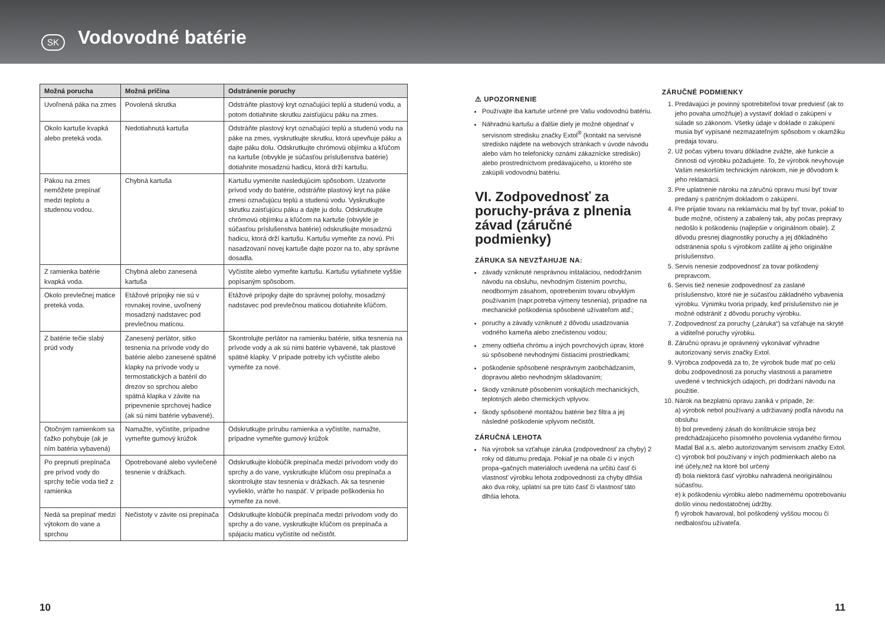SK
Vodovodné batérie
| Možná porucha | Možná príčina | Odstránenie poruchy |
| --- | --- | --- |
| Uvoľnená páka na zmes | Povolená skrutka | Odstráňte plastový kryt označujúci teplú a studenú vodu, a potom dotiahnite skrutku zaisťujúcu páku na zmes. |
| Okolo kartuše kvapká alebo preteká voda. | Nedotiahnutá kartuša | Odstráňte plastový kryt označujúci teplú a studenú vodu na páke na zmes, vyskrutkujte skrutku, ktorá upevňuje páku a dajte páku dolu. Odskrutkujte chrómovú objímku a kľúčom na kartuše (obvykle je súčasťou príslušenstva batérie) dotiahnite mosadznú hadicu, ktorá drží kartušu. |
| Pákou na zmes nemôžete prepínať medzi teplotu a studenou vodou. | Chybná kartuša | Kartušu vymeníte nasledujúcim spôsobom. Uzatvorte prívod vody do batérie, odstráňte plastový kryt na páke zmesi označujúcu teplú a studenú vodu. Vyskrutkujte skrutku zaisťujúcu páku a dajte ju dolu. Odskrutkujte chrómovú objímku a kľúčom na kartuše (obvykle je súčasťou príslušenstva batérie) odskrutkujte mosadznú hadicu, ktorá drží kartušu. Kartušu vymeňte za novú. Pri nasadzovaní novej kartuše dajte pozor na to, aby správne dosadla. |
| Z ramienka batérie kvapká voda. | Chybná alebo zanesená kartuša | Vyčistíte alebo vymeňte kartušu. Kartušu vytiahnete vyššie popísaným spôsobom. |
| Okolo prevlečnej matice preteká voda. | Etážové prípojky nie sú v rovnakej rovine, uvoľnený mosadzný nadstavec pod prevlečnou maticou. | Etážové prípojky dajte do správnej polohy, mosadzný nadstavec pod prevlečnou maticou dotiahnite kľúčom. |
| Z batérie tečie slabý prúd vody | Zanesený perlátor, sitko tesnenia na prívode vody do batérie alebo zanesené spätné klapky na prívode vody u termostatických a batérií do drezov so sprchou alebo spätná klapka v závite na pripevnenie sprchovej hadice (ak sú nimi batérie vybavené). | Skontrolujte perlátor na ramienku batérie, sitka tesnenia na prívode vody a ak sú nimi batérie vybavené, tak plastové spätné klapky. V prípade potreby ich vyčistíte alebo vymeňte za nové. |
| Otočným ramienkom sa ťažko pohybuje (ak je ním batéria vybavená) | Namažte, vyčistíte, prípadne vymeňte gumový krúžok | Odskrutkujte prírubu ramienka a vyčistíte, namažte, prípadne vymeňte gumový krúžok |
| Po prepnutí prepínača pre prívod vody do sprchy tečie voda tiež z ramienka | Opotrebované alebo vyvlečené tesnenie v drážkach. | Odskrutkujte klobúčik prepínača medzi prívodom vody do sprchy a do vane, vyskrutkujte kľúčom osu prepínača a skontrolujte stav tesnenia v drážkach. Ak sa tesnenie vyvlieklo, vráťte ho naspäť. V prípade poškodenia ho vymeňte za nové. |
| Nedá sa prepínať medzi výtokom do vane a sprchou | Nečistoty v závite osi prepínača | Odskrutkujte klobúčik prepínača medzi prívodom vody do sprchy a do vane, vyskrutkujte kľúčom os prepínača a spájaciu maticu vyčistíte od nečistôt. |
⚠ UPOZORNENIE
Používajte iba kartuše určené pre Vašu vodovodnú batériu.
Náhradnú kartušu a ďalšie diely je možné objednať v servisnom stredisku značky Extol<sup>®</sup> (kontakt na servisné stredisko nájdete na webových stránkach v úvode návodu alebo vám ho telefonicky oznámi zákaznícke stredisko) alebo prostredníctvom predávajúceho, u ktorého ste zakúpili vodovodnú batériu.
VI. Zodpovednosť za poruchy-práva z plnenia závad (záručné podmienky)
ZÁRUKA SA NEVZŤAHUJE NA:
závady vzniknuté nesprávnou inštaláciou, nedodržaním návodu na obsluhu, nevhodným čistením povrchu, neodborným zásahom, opotrebením tovaru obvyklým používaním (napr.potreba výmeny tesnenia), prípadne na mechanické poškodenia spôsobené užívateľom atď.;
poruchy a závady vzniknuté z dôvodu usadzovania vodného kameňa alebo znečistenou vodou;
zmeny odtieňa chrómu a iných povrchových úprav, ktoré sú spôsobené nevhodnými čistiacimi prostriedkami;
poškodenie spôsobené nesprávnym zaobchádzaním, dopravou alebo nevhodným skladovaním;
škody vzniknuté pôsobením vonkajších mechanických, teplotných alebo chemických vplyvov.
škody spôsobené montážou batérie bez filtra a jej následné poškodenie vplyvom nečistôt.
ZÁRUČNÁ LEHOTA
Na výrobok sa vzťahuje záruka (zodpovednosť za chyby) 2 roky od dátumu predaja. Pokiaľ je na obale či v iných propa¬gačných materiáloch uvedená na určitú časť či vlastnosť výrobku lehota zodpovednosti za chyby dlhšia ako dva roky, uplatní sa pre túto časť či vlastnosť táto dlhšia lehota.
ZÁRUČNÉ PODMIENKY
1. Predávajúci je povinný spotrebiteľovi tovar predviesť (ak to jeho povaha umožňuje) a vystaviť doklad o zakúpení v súlade so zákonom. Všetky údaje v doklade o zakúpení musia byť vypísané nezmazateľným spôsobom v okamžiku predaja tovaru.
2. Už počas výberu tovaru dôkladne zvážte, aké funkcie a činnosti od výrobku požadujete. To, že výrobok nevyhovuje Vašim neskorším technickým nárokom, nie je dôvodom k jeho reklamácii.
3. Pre uplatnenie nároku na záručnú opravu musí byť tovar predaný s patričným dokladom o zakúpení.
4. Pre prijatie tovaru na reklamáciu mal by byť tovar, pokiaľ to bude možné, očistený a zabalený tak, aby počas prepravy nedošlo k poškodeniu (najlepšie v originálnom obale). Z dôvodu presnej diagnostiky poruchy a jej dôkladného odstránenia spolu s výrobkom zašlite aj jeho originálne príslušenstvo.
5. Servis nenesie zodpovednosť za tovar poškodený prepravcom.
6. Servis tiež nenesie zodpovednosť za zaslané príslušenstvo, ktoré nie je súčasťou základného vybavenia výrobku. Výnimku tvoria prípady, keď príslušenstvo nie je možné odstrániť z dôvodu poruchy výrobku.
7. Zodpovednosť za poruchy („záruka“) sa vzťahuje na skryté a viditeľné poruchy výrobku.
8. Záručnú opravu je oprávnený vykonávať výhradne autorizovaný servis značky Extol.
9. Výrobca zodpovedá za to, že výrobok bude mať po celú dobu zodpovednosti za poruchy vlastnosti a parametre uvedené v technických údajoch, pri dodržaní návodu na použitie.
10. Nárok na bezplatnú opravu zaniká v prípade, že:
a) výrobok nebol používaný a udržiavaný podľa návodu na obsluhu
b) bol prevedený zásah do konštrukcie stroja bez predchádzajúceho písomného povolenia vydaného firmou Madal Bal a.s. alebo autorizovaným servisom značky Extol.
c) výrobok bol používaný v iných podmienkach alebo na iné účely,než na ktoré bol určený
d) bola niektorá časť výrobku nahradená neoriginálnou súčasťou.
e) k poškodeniu výrobku alebo nadmernému opotrebovaniu došlo vinou nedostatočnej údržby.
f) výrobok havaroval, bol poškodený vyššou mocou či nedbalosťou užívateľa.
10 11